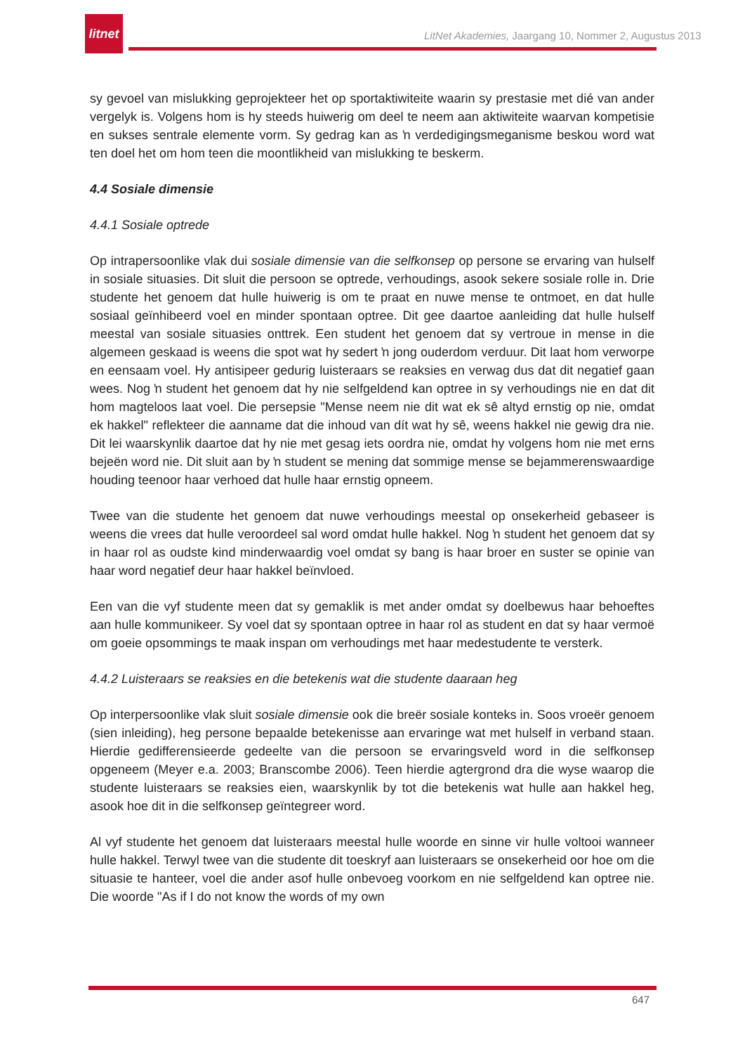litnet
LitNet Akademies, Jaargang 10, Nommer 2, Augustus 2013
sy gevoel van mislukking geprojekteer het op sportaktiwiteite waarin sy prestasie met dié van ander vergelyk is. Volgens hom is hy steeds huiwerig om deel te neem aan aktiwiteite waarvan kompetisie en sukses sentrale elemente vorm. Sy gedrag kan as ŉ verdedigingsmeganisme beskou word wat ten doel het om hom teen die moontlikheid van mislukking te beskerm.
4.4 Sosiale dimensie
4.4.1 Sosiale optrede
Op intrapersoonlike vlak dui sosiale dimensie van die selfkonsep op persone se ervaring van hulself in sosiale situasies. Dit sluit die persoon se optrede, verhoudings, asook sekere sosiale rolle in. Drie studente het genoem dat hulle huiwerig is om te praat en nuwe mense te ontmoet, en dat hulle sosiaal geïnhibeerd voel en minder spontaan optree. Dit gee daartoe aanleiding dat hulle hulself meestal van sosiale situasies onttrek. Een student het genoem dat sy vertroue in mense in die algemeen geskaad is weens die spot wat hy sedert ŉ jong ouderdom verduur. Dit laat hom verworpe en eensaam voel. Hy antisipeer gedurig luisteraars se reaksies en verwag dus dat dit negatief gaan wees. Nog ŉ student het genoem dat hy nie selfgeldend kan optree in sy verhoudings nie en dat dit hom magteloos laat voel. Die persepsie "Mense neem nie dit wat ek sê altyd ernstig op nie, omdat ek hakkel" reflekteer die aanname dat die inhoud van dít wat hy sê, weens hakkel nie gewig dra nie. Dit lei waarskynlik daartoe dat hy nie met gesag iets oordra nie, omdat hy volgens hom nie met erns bejeën word nie. Dit sluit aan by ŉ student se mening dat sommige mense se bejammerenswaardige houding teenoor haar verhoed dat hulle haar ernstig opneem.
Twee van die studente het genoem dat nuwe verhoudings meestal op onsekerheid gebaseer is weens die vrees dat hulle veroordeel sal word omdat hulle hakkel. Nog ŉ student het genoem dat sy in haar rol as oudste kind minderwaardig voel omdat sy bang is haar broer en suster se opinie van haar word negatief deur haar hakkel beïnvloed.
Een van die vyf studente meen dat sy gemaklik is met ander omdat sy doelbewus haar behoeftes aan hulle kommunikeer. Sy voel dat sy spontaan optree in haar rol as student en dat sy haar vermoë om goeie opsommings te maak inspan om verhoudings met haar medestudente te versterk.
4.4.2 Luisteraars se reaksies en die betekenis wat die studente daaraan heg
Op interpersoonlike vlak sluit sosiale dimensie ook die breër sosiale konteks in. Soos vroeër genoem (sien inleiding), heg persone bepaalde betekenisse aan ervaringe wat met hulself in verband staan. Hierdie gedifferensieerde gedeelte van die persoon se ervaringsveld word in die selfkonsep opgeneem (Meyer e.a. 2003; Branscombe 2006). Teen hierdie agtergrond dra die wyse waarop die studente luisteraars se reaksies eien, waarskynlik by tot die betekenis wat hulle aan hakkel heg, asook hoe dit in die selfkonsep geïntegreer word.
Al vyf studente het genoem dat luisteraars meestal hulle woorde en sinne vir hulle voltooi wanneer hulle hakkel. Terwyl twee van die studente dit toeskryf aan luisteraars se onsekerheid oor hoe om die situasie te hanteer, voel die ander asof hulle onbevoeg voorkom en nie selfgeldend kan optree nie. Die woorde "As if I do not know the words of my own
647